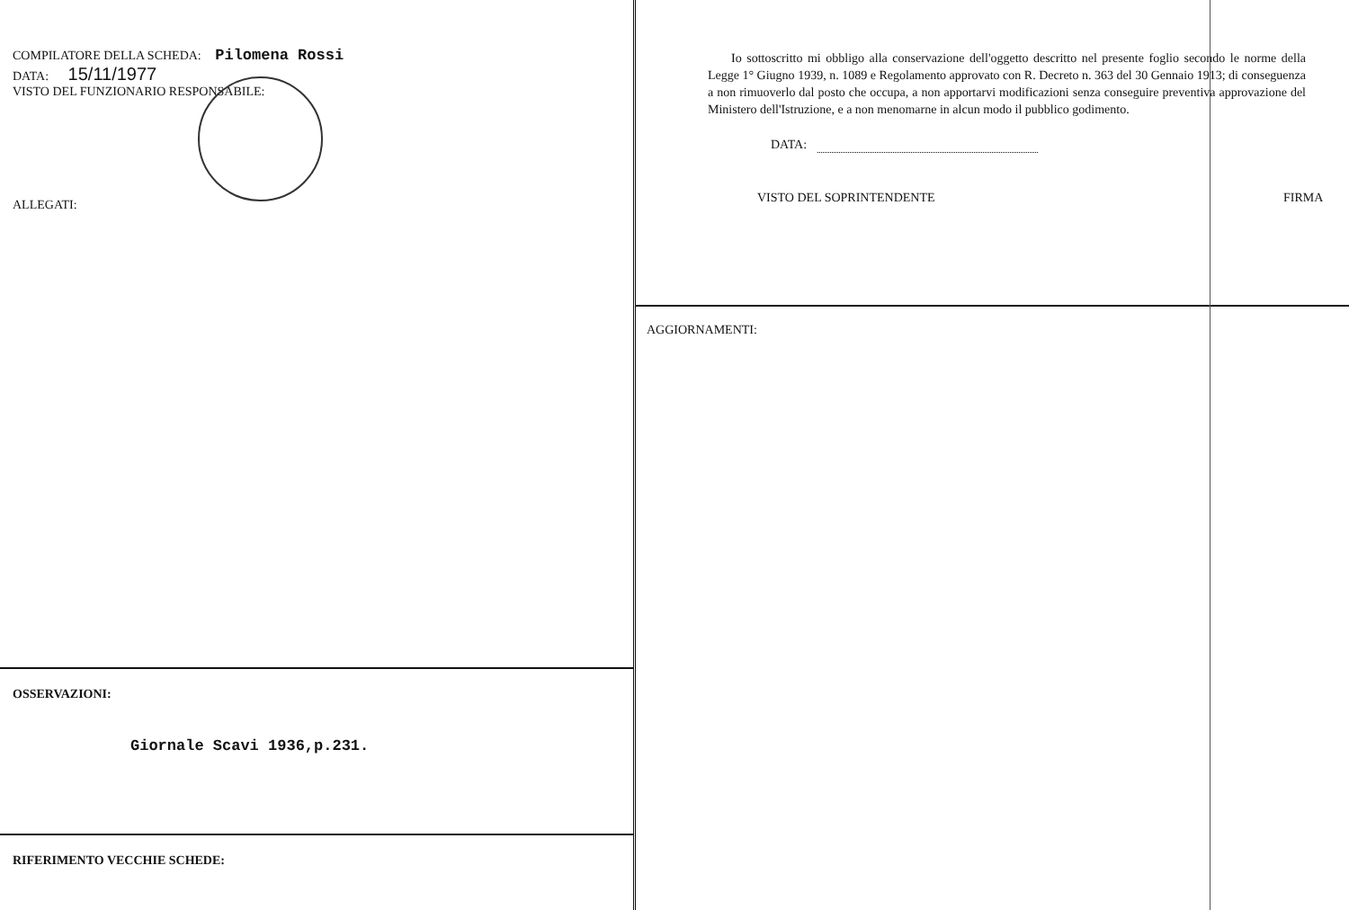COMPILATORE DELLA SCHEDA: Pilomena Rossi
DATA: 15/11/1977
VISTO DEL FUNZIONARIO RESPONSABILE:
ALLEGATI:
OSSERVAZIONI:
Giornale Scavi 1936,p.231.
RIFERIMENTO VECCHIE SCHEDE:
Io sottoscritto mi obbligo alla conservazione dell'oggetto descritto nel presente foglio secondo le norme della Legge 1° Giugno 1939, n. 1089 e Regolamento approvato con R. Decreto n. 363 del 30 Gennaio 1913; di conseguenza a non rimuoverlo dal posto che occupa, a non apportarvi modificazioni senza conseguire preventiva approvazione del Ministero dell'Istruzione, e a non menomarne in alcun modo il pubblico godimento.
DATA:
VISTO DEL SOPRINTENDENTE FIRMA
AGGIORNAMENTI: